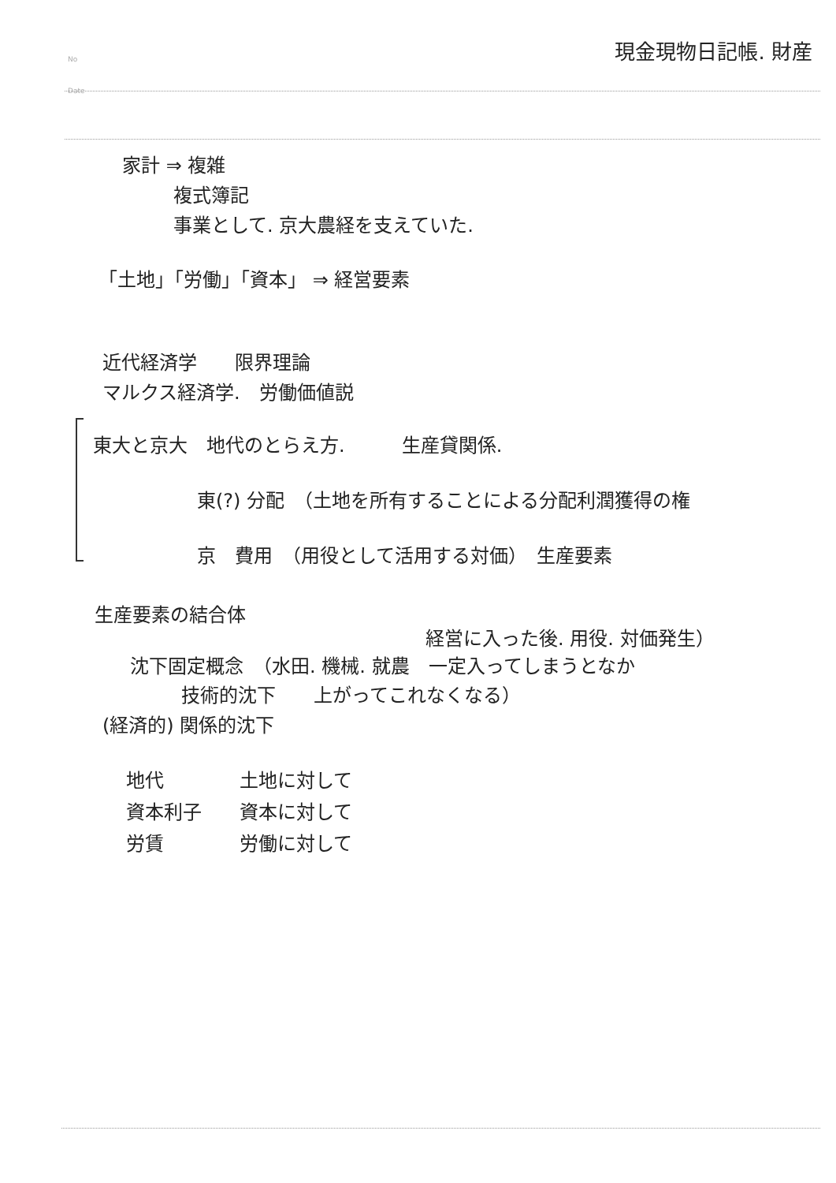No
Date
現金現物日記帳. 財産
家計 ⇒ 複雑
複式簿記
事業として. 京大農経を支えていた.
「土地」「労働」「資本」 ⇒ 経営要素
近代経済学　　限界理論
マルクス経済学.　労働価値説
東大と京大　地代のとらえ方.　　　生産貸関係.
東(?) 分配　（土地を所有することによる分配利潤獲得の権
京　費用　（用役として活用する対価）　生産要素
生産要素の結合体
経営に入った後. 用役. 対価発生）
沈下固定概念　（水田. 機械. 就農　一定入ってしまうとなか
技術的沈下　　上がってこれなくなる）
(経済的) 関係的沈下
地代　　　　土地に対して
資本利子　　資本に対して
労賃　　　　労働に対して